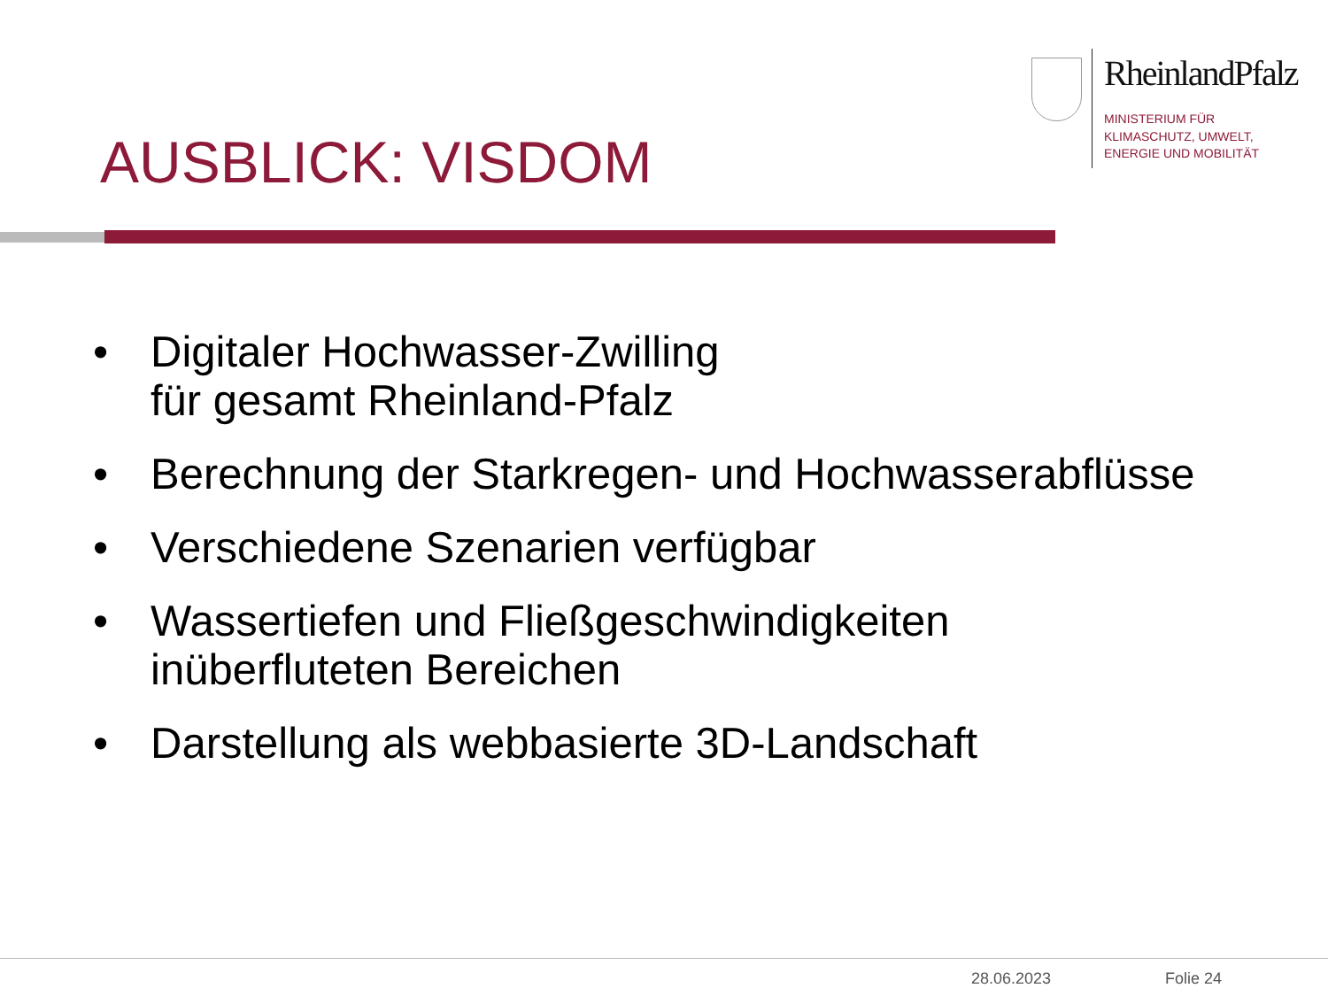RheinlandPfalz
MINISTERIUM FÜR
KLIMASCHUTZ, UMWELT,
ENERGIE UND MOBILITÄT
AUSBLICK: VISDOM
• Digitaler Hochwasser-Zwilling
für gesamt Rheinland-Pfalz
• Berechnung der Starkregen- und Hochwasserabflüsse
• Verschiedene Szenarien verfügbar
• Wassertiefen und Fließgeschwindigkeiten
inüberfluteten Bereichen
• Darstellung als webbasierte 3D-Landschaft
28.06.2023 Folie 24